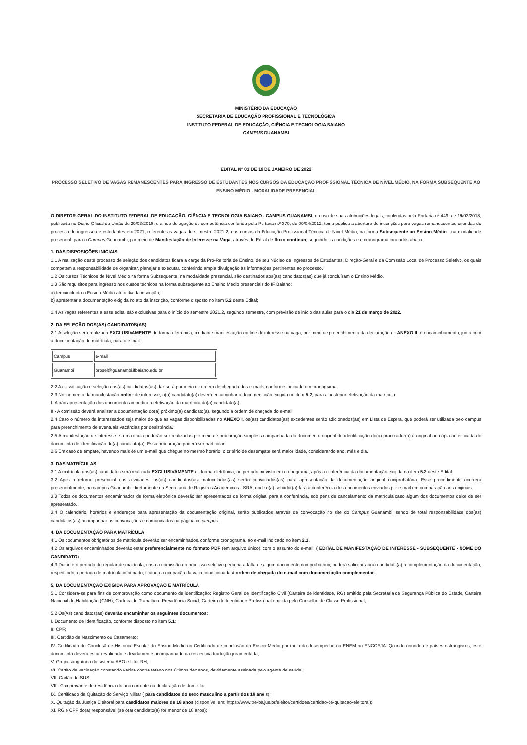MINISTÉRIO DA EDUCAÇÃO
SECRETARIA DE EDUCAÇÃO PROFISSIONAL E TECNOLÓGICA
INSTITUTO FEDERAL DE EDUCAÇÃO, CIÊNCIA E TECNOLOGIA BAIANO
CAMPUS GUANAMBI
EDITAL Nº 01 DE 19 DE JANEIRO DE 2022
PROCESSO SELETIVO DE VAGAS REMANESCENTES PARA INGRESSO DE ESTUDANTES NOS CURSOS DA EDUCAÇÃO PROFISSIONAL TÉCNICA DE NÍVEL MÉDIO, NA FORMA SUBSEQUENTE AO ENSINO MÉDIO - MODALIDADE PRESENCIAL
O DIRETOR-GERAL DO INSTITUTO FEDERAL DE EDUCAÇÃO, CIÊNCIA E TECNOLOGIA BAIANO - CAMPUS GUANAMBI, no uso de suas atribuições legais, conferidas pela Portaria nº 449, de 19/03/2018, publicada no Diário Oficial da União de 20/03/2018, e ainda delegação de competência conferida pela Portaria n.º 370, de 09/04/2012, torna pública a abertura de inscrições para vagas remanescentes oriundas do processo de ingresso de estudantes em 2021, referente as vagas do semestre 2021.2, nos cursos da Educação Profissional Técnica de Nível Médio, na forma Subsequente ao Ensino Médio - na modalidade presencial, para o Campus Guanambi, por meio de Manifestação de Interesse na Vaga, através de Edital de fluxo contínuo, seguindo as condições e o cronograma indicados abaixo:
1. DAS DISPOSIÇÕES INICIAIS
1.1 A realização deste processo de seleção dos candidatos ficará a cargo da Pró-Reitoria de Ensino, de seu Núcleo de Ingressos de Estudantes, Direção-Geral e da Comissão Local de Processo Seletivo, os quais competem a responsabilidade de organizar, planejar e executar, conferindo ampla divulgação às informações pertinentes ao processo.
1.2 Os cursos Técnicos de Nível Médio na forma Subsequente, na modalidade presencial, são destinados aos(às) candidatos(as) que já concluíram o Ensino Médio.
1.3 São requisitos para ingresso nos cursos técnicos na forma subsequente ao Ensino Médio presenciais do IF Baiano:
a) ter concluído o Ensino Médio até o dia da inscrição;
b) apresentar a documentação exigida no ato da inscrição, conforme disposto no item 5.2 deste Edital;
1.4 As vagas referentes a esse edital são exclusivas para o início do semestre 2021.2, segundo semestre, com previsão de início das aulas para o dia 21 de março de 2022.
2. DA SELEÇÃO DOS(AS) CANDIDATOS(AS)
2.1 A seleção será realizada EXCLUSIVAMENTE de forma eletrônica, mediante manifestação on-line de interesse na vaga, por meio de preenchimento da declaração do ANEXO II, e encaminhamento, junto com a documentação de matrícula, para o e-mail:
| Campus | e-mail |
| Guanambi | prosel@guanambi.ifbaiano.edu.br |
2.2 A classificação e seleção dos(as) candidatos(as) dar-se-á por meio de ordem de chegada dos e-mails, conforme indicado em cronograma.
2.3 No momento da manifestação online de interesse, o(a) candidato(a) deverá encaminhar a documentação exigida no item 5.2, para a posterior efetivação da matrícula.
I- A não apresentação dos documentos impedirá a efetivação da matrícula do(a) candidato(a);
II - A comissão deverá analisar a documentação do(a) próximo(a) candidato(a), segundo a ordem de chegada do e-mail.
2.4 Caso o número de interessados seja maior do que as vagas disponibilizadas no ANEXO I, os(as) candidatos(as) excedentes serão adicionados(as) em Lista de Espera, que poderá ser utilizada pelo campus para preenchimento de eventuais vacâncias por desistência.
2.5 A manifestação de interesse e a matrícula poderão ser realizadas por meio de procuração simples acompanhada do documento original de identificação do(a) procurador(a) e original ou cópia autenticada do documento de identificação do(a) candidato(a). Essa procuração poderá ser particular.
2.6 Em caso de empate, havendo mais de um e-mail que chegue no mesmo horário, o critério de desempate será maior idade, considerando ano, mês e dia.
3. DAS MATRÍCULAS
3.1 A matrícula dos(as) candidatos será realizada EXCLUSIVAMENTE de forma eletrônica, no período previsto em cronograma, após a conferência da documentação exigida no item 5.2 deste Edital.
3.2 Após o retorno presencial das atividades, os(as) candidatos(as) matriculados(as) serão convocados(as) para apresentação da documentação original comprobatória. Esse procedimento ocorrerá presencialmente, no campus Guanambi, diretamente na Secretária de Registros Acadêmicos - SRA, onde o(a) servidor(a) fará a conferência dos documentos enviados por e-mail em comparação aos originais.
3.3 Todos os documentos encaminhados de forma eletrônica deverão ser apresentados de forma original para a conferência, sob pena de cancelamento da matrícula caso algum dos documentos deixe de ser apresentado.
3.4 O calendário, horários e endereços para apresentação da documentação original, serão publicados através de convocação no site do Campus Guanambi, sendo de total responsabilidade dos(as) candidatos(as) acompanhar as convocações e comunicados na página do campus.
4. DA DOCUMENTAÇÃO PARA MATRÍCULA
4.1 Os documentos obrigatórios de matrícula deverão ser encaminhados, conforme cronograma, ao e-mail indicado no item 2.1.
4.2 Os arquivos encaminhados deverão estar preferencialmente no formato PDF (em arquivo único), com o assunto do e-mail: ( EDITAL DE MANIFESTAÇÃO DE INTERESSE - SUBSEQUENTE - NOME DO CANDIDATO).
4.3 Durante o período de regular de matrícula, caso a comissão do processo seletivo perceba a falta de algum documento comprobatório, poderá solicitar ao(à) candidato(a) a complementação da documentação, respeitando o período de matrícula informado, ficando a ocupação da vaga condicionada à ordem de chegada do e-mail com documentação complementar.
5. DA DOCUMENTAÇÃO EXIGIDA PARA APROVAÇÃO E MATRÍCULA
5.1 Considera-se para fins de comprovação como documento de identificação: Registro Geral de Identificação Civil (Carteira de identidade, RG) emitido pela Secretaria de Segurança Pública do Estado, Carteira Nacional de Habilitação (CNH), Carteira de Trabalho e Previdência Social, Carteira de Identidade Profissional emitida pelo Conselho de Classe Profissional;
5.2 Os(As) candidatos(as) deverão encaminhar os seguintes documentos:
I. Documento de Identificação, conforme disposto no item 5.1;
II. CPF;
III. Certidão de Nascimento ou Casamento;
IV. Certificado de Conclusão e Histórico Escolar do Ensino Médio ou Certificado de conclusão do Ensino Médio por meio do desempenho no ENEM ou ENCCEJA. Quando oriundo de países estrangeiros, este documento deverá estar revalidado e devidamente acompanhado da respectiva tradução juramentada;
V. Grupo sanguíneo do sistema ABO e fator RH;
VI. Cartão de vacinação constando vacina contra tétano nos últimos dez anos, devidamente assinada pelo agente de saúde;
VII. Cartão do SUS;
VIII. Comprovante de residência do ano corrente ou declaração de domicílio;
IX. Certificado de Quitação do Serviço Militar ( para candidatos do sexo masculino a partir dos 18 ano s);
X. Quitação da Justiça Eleitoral para candidatos maiores de 18 anos (disponível em: https://www.tre-ba.jus.br/eleitor/certidoes/certidao-de-quitacao-eleitoral);
XI. RG e CPF do(a) responsável (se o(a) candidato(a) for menor de 18 anos);